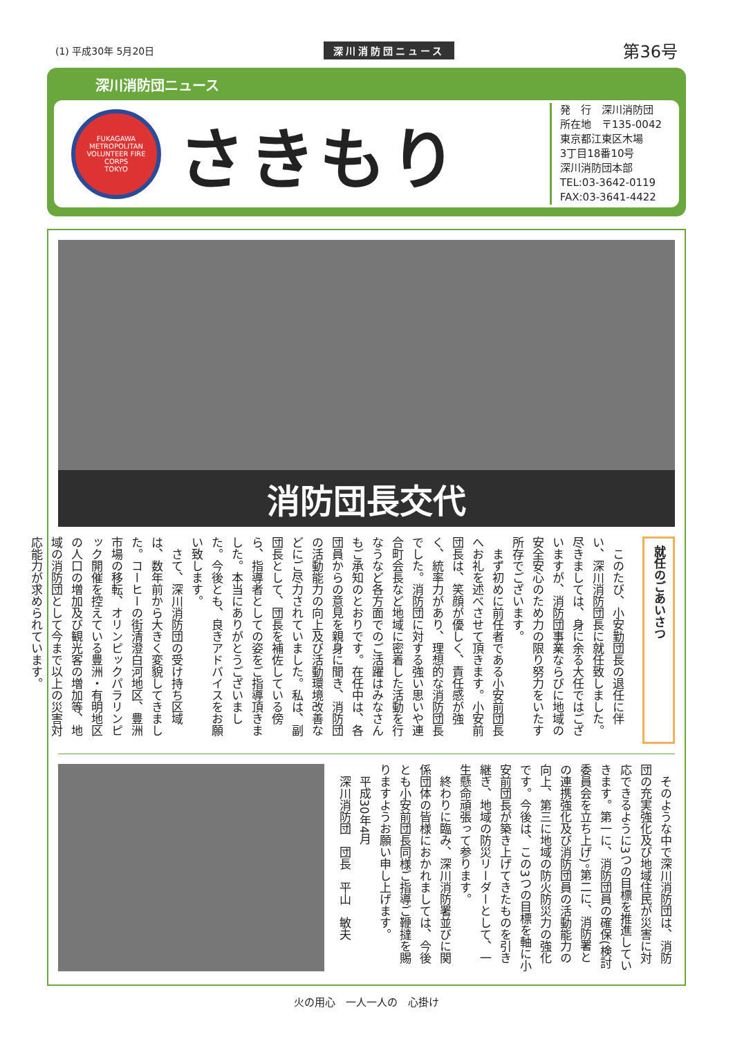(1) 平成30年 5月20日 深川消防団ニュース 第36号
深川消防団ニュース
FUKAGAWA
METROPOLITAN
VOLUNTEER FIRE CORPS
TOKYO
さきもり
発　行　深川消防団
所在地　〒135-0042
東京都江東区木場
3丁目18番10号
深川消防団本部
TEL:03-3642-0119
FAX:03-3641-4422
消防団長交代
就任のごあいさつ
　このたび、小安勤団長の退任に伴い、深川消防団長に就任致しました。尽きましては、身に余る大任ではございますが、消防団事業ならびに地域の安全安心のため力の限り努力をいたす所存でございます。
　まず初めに前任者である小安前団長へお礼を述べさせて頂きます。小安前団長は、笑顔が優しく、責任感が強く、統率力があり、理想的な消防団長でした。消防団に対する強い思いや連合町会長など地域に密着した活動を行なうなど各方面でのご活躍はみなさんもご承知のとおりです。在任中は、各団員からの意見を親身に聞き、消防団の活動能力の向上及び活動環境改善などにご尽力されていました。私は、副団長として、団長を補佐している傍ら、指導者としての姿をご指導頂きました。本当にありがとうございました。今後とも、良きアドバイスをお願い致します。
　さて、深川消防団の受け持ち区域は、数年前から大きく変貌してきました。コーヒーの街清澄白河地区、豊洲市場の移転、オリンピックパラリンピック開催を控えている豊洲・有明地区の人口の増加及び観光客の増加等、地域の消防団として今まで以上の災害対応能力が求められています。
　そのような中で深川消防団は、消防団の充実強化及び地域住民が災害に対応できるように3つの目標を推進していきます。第一に、消防団員の確保(検討委員会を立ち上げ)。第二に、消防署との連携強化及び消防団員の活動能力の向上、第三に地域の防火防災力の強化です。今後は、この3つの目標を軸に小安前団長が築き上げてきたものを引き継ぎ、地域の防災リーダーとして、一生懸命頑張って参ります。
　終わりに臨み、深川消防署並びに関係団体の皆様におかれましては、今後とも小安前団長同様ご指導ご鞭撻を賜りますようお願い申し上げます。
　平成30年4月
　深川消防団　団長　平山　敏夫
火の用心　一人一人の　心掛け